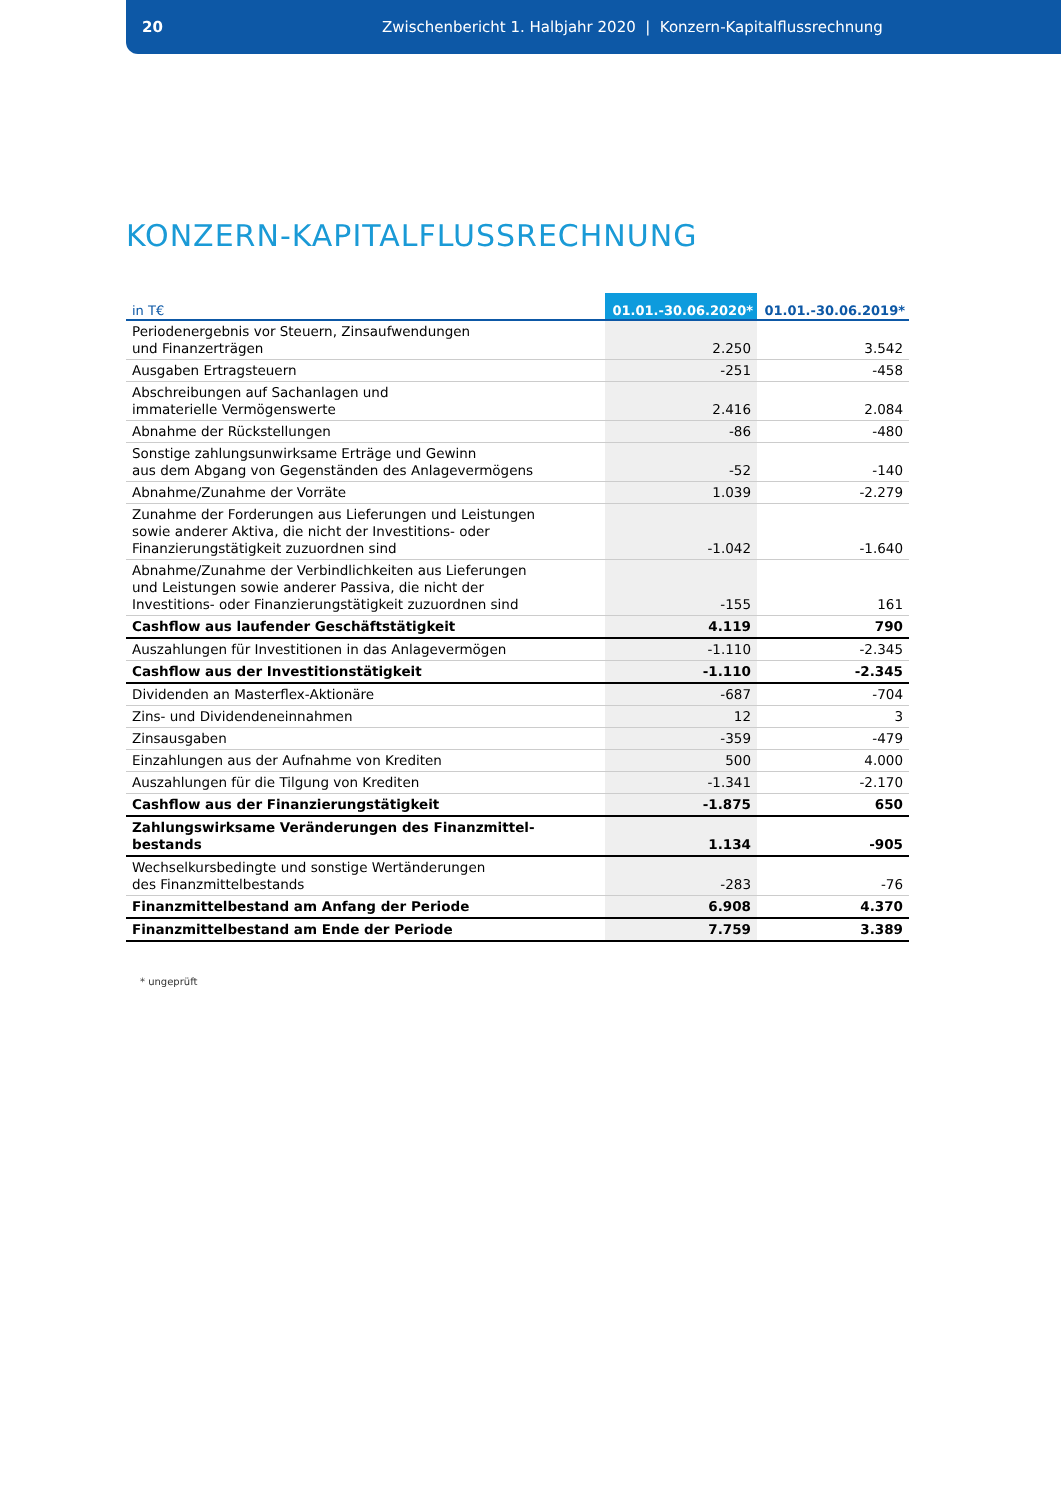20 Zwischenbericht 1. Halbjahr 2020 | Konzern-Kapitalflussrechnung
KONZERN-KAPITALFLUSSRECHNUNG
| in T€ | 01.01.-30.06.2020* | 01.01.-30.06.2019* |
| --- | --- | --- |
| Periodenergebnis vor Steuern, Zinsaufwendungen und Finanzerträgen | 2.250 | 3.542 |
| Ausgaben Ertragsteuern | -251 | -458 |
| Abschreibungen auf Sachanlagen und immaterielle Vermögenswerte | 2.416 | 2.084 |
| Abnahme der Rückstellungen | -86 | -480 |
| Sonstige zahlungsunwirksame Erträge und Gewinn aus dem Abgang von Gegenständen des Anlagevermögens | -52 | -140 |
| Abnahme/Zunahme der Vorräte | 1.039 | -2.279 |
| Zunahme der Forderungen aus Lieferungen und Leistungen sowie anderer Aktiva, die nicht der Investitions- oder Finanzierungstätigkeit zuzuordnen sind | -1.042 | -1.640 |
| Abnahme/Zunahme der Verbindlichkeiten aus Lieferungen und Leistungen sowie anderer Passiva, die nicht der Investitions- oder Finanzierungstätigkeit zuzuordnen sind | -155 | 161 |
| Cashflow aus laufender Geschäftstätigkeit | 4.119 | 790 |
| Auszahlungen für Investitionen in das Anlagevermögen | -1.110 | -2.345 |
| Cashflow aus der Investitionstätigkeit | -1.110 | -2.345 |
| Dividenden an Masterflex-Aktionäre | -687 | -704 |
| Zins- und Dividendeneinnahmen | 12 | 3 |
| Zinsausgaben | -359 | -479 |
| Einzahlungen aus der Aufnahme von Krediten | 500 | 4.000 |
| Auszahlungen für die Tilgung von Krediten | -1.341 | -2.170 |
| Cashflow aus der Finanzierungstätigkeit | -1.875 | 650 |
| Zahlungswirksame Veränderungen des Finanzmittel- bestands | 1.134 | -905 |
| Wechselkursbedingte und sonstige Wertänderungen des Finanzmittelbestands | -283 | -76 |
| Finanzmittelbestand am Anfang der Periode | 6.908 | 4.370 |
| Finanzmittelbestand am Ende der Periode | 7.759 | 3.389 |
* ungeprüft